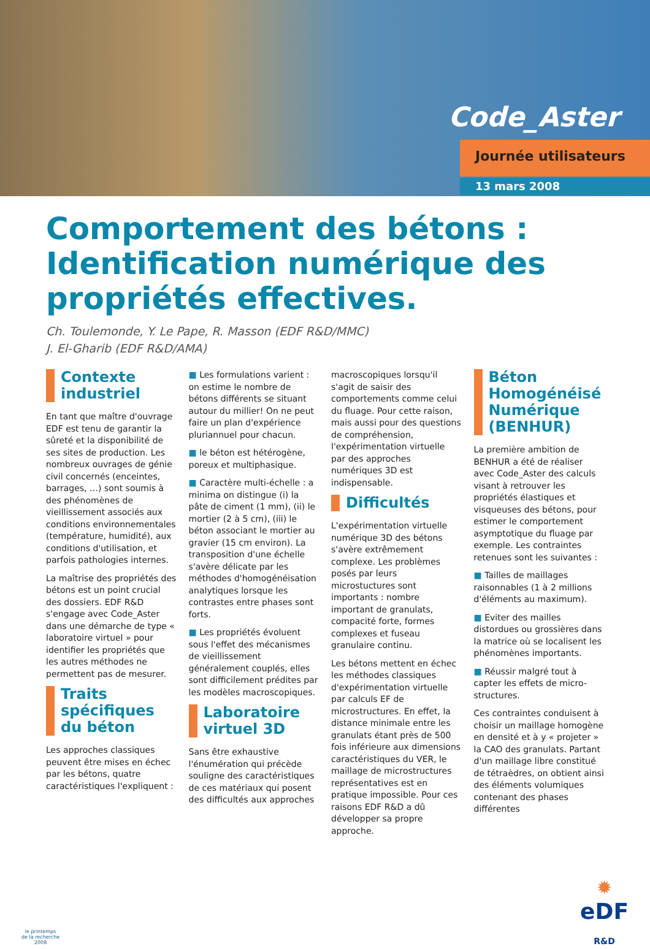Code_Aster
Journée utilisateurs
13 mars 2008
Comportement des bétons : Identification numérique des propriétés effectives.
Ch. Toulemonde, Y. Le Pape, R. Masson (EDF R&D/MMC)
J. El-Gharib (EDF R&D/AMA)
Contexte industriel
En tant que maître d'ouvrage EDF est tenu de garantir la sûreté et la disponibilité de ses sites de production. Les nombreux ouvrages de génie civil concernés (enceintes, barrages, …) sont soumis à des phénomènes de vieillissement associés aux conditions environnementales (température, humidité), aux conditions d'utilisation, et parfois pathologies internes.
La maîtrise des propriétés des bétons est un point crucial des dossiers. EDF R&D s'engage avec Code_Aster dans une démarche de type « laboratoire virtuel » pour identifier les propriétés que les autres méthodes ne permettent pas de mesurer.
Traits spécifiques du béton
Les approches classiques peuvent être mises en échec par les bétons, quatre caractéristiques l'expliquent :
■ Les formulations varient : on estime le nombre de bétons différents se situant autour du millier! On ne peut faire un plan d'expérience pluriannuel pour chacun.
■ le béton est hétérogène, poreux et multiphasique.
■ Caractère multi-échelle : a minima on distingue (i) la pâte de ciment (1 mm), (ii) le mortier (2 à 5 cm), (iii) le béton associant le mortier au gravier (15 cm environ). La transposition d'une échelle s'avère délicate par les méthodes d'homogénéisation analytiques lorsque les contrastes entre phases sont forts.
■ Les propriétés évoluent sous l'effet des mécanismes de vieillissement généralement couplés, elles sont difficilement prédites par les modèles macroscopiques.
Laboratoire virtuel 3D
Sans être exhaustive l'énumération qui précède souligne des caractéristiques de ces matériaux qui posent des difficultés aux approches
macroscopiques lorsqu'il s'agit de saisir des comportements comme celui du fluage. Pour cette raison, mais aussi pour des questions de compréhension, l'expérimentation virtuelle par des approches numériques 3D est indispensable.
Difficultés
L'expérimentation virtuelle numérique 3D des bétons s'avère extrêmement complexe. Les problèmes posés par leurs microstuctures sont importants : nombre important de granulats, compacité forte, formes complexes et fuseau granulaire continu.
Les bétons mettent en échec les méthodes classiques d'expérimentation virtuelle par calculs EF de microstructures. En effet, la distance minimale entre les granulats étant près de 500 fois inférieure aux dimensions caractéristiques du VER, le maillage de microstructures représentatives est en pratique impossible. Pour ces raisons EDF R&D a dû développer sa propre approche.
Béton Homogénéisé Numérique (BENHUR)
La première ambition de BENHUR a été de réaliser avec Code_Aster des calculs visant à retrouver les propriétés élastiques et visqueuses des bétons, pour estimer le comportement asymptotique du fluage par exemple. Les contraintes retenues sont les suivantes :
■ Tailles de maillages raisonnables (1 à 2 millions d'éléments au maximum).
■ Eviter des mailles distordues ou grossières dans la matrice où se localisent les phénomènes importants.
■ Réussir malgré tout à capter les effets de micro-structures.
Ces contraintes conduisent à choisir un maillage homogène en densité et à y « projeter » la CAO des granulats. Partant d'un maillage libre constitué de tétraèdres, on obtient ainsi des éléments volumiques contenant des phases différentes
le printemps
de la recherche
2008
✹
eDF
R&D